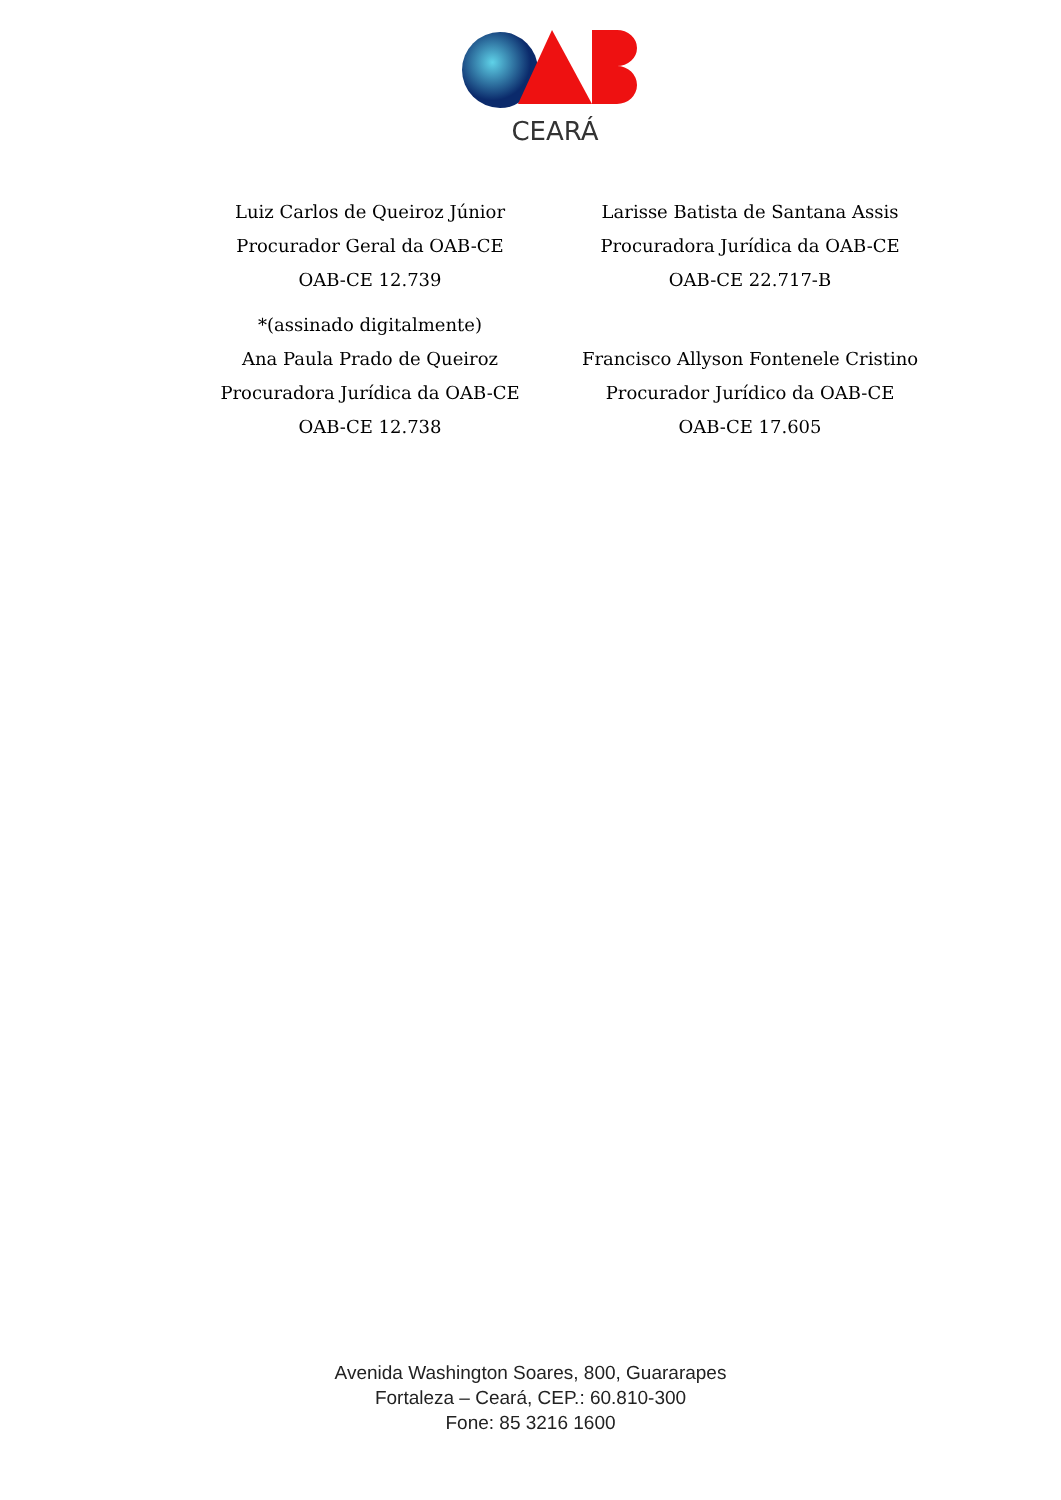CEARÁ
Luiz Carlos de Queiroz Júnior
Procurador Geral da OAB-CE
OAB-CE 12.739
*(assinado digitalmente)
Ana Paula Prado de Queiroz
Procuradora Jurídica da OAB-CE
OAB-CE 12.738
Larisse Batista de Santana Assis
Procuradora Jurídica da OAB-CE
OAB-CE 22.717-B
Francisco Allyson Fontenele Cristino
Procurador Jurídico da OAB-CE
OAB-CE 17.605
Avenida Washington Soares, 800, Guararapes
Fortaleza – Ceará, CEP.: 60.810-300
Fone: 85 3216 1600